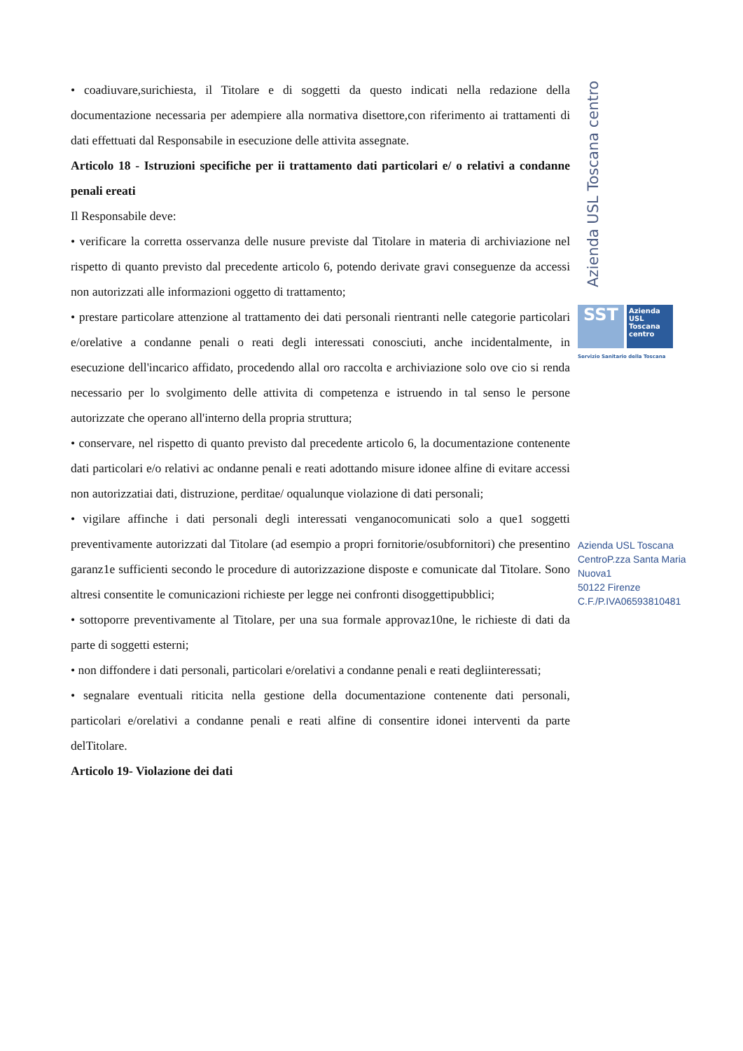• coadiuvare,surichiesta, il Titolare e di soggetti da questo indicati nella redazione della documentazione necessaria per adempiere alla normativa disettore,con riferimento ai trattamenti di dati effettuati dal Responsabile in esecuzione delle attivita assegnate.
Articolo 18 - Istruzioni specifiche per ii trattamento dati particolari e/ o relativi a condanne penali ereati
Il Responsabile deve:
• verificare la corretta osservanza delle nusure previste dal Titolare in materia di archiviazione nel rispetto di quanto previsto dal precedente articolo 6, potendo derivate gravi conseguenze da accessi non autorizzati alle informazioni oggetto di trattamento;
• prestare particolare attenzione al trattamento dei dati personali rientranti nelle categorie particolari e/orelative a condanne penali o reati degli interessati conosciuti, anche incidentalmente, in esecuzione dell'incarico affidato, procedendo allal oro raccolta e archiviazione solo ove cio si renda necessario per lo svolgimento delle attivita di competenza e istruendo in tal senso le persone autorizzate che operano all'interno della propria struttura;
• conservare, nel rispetto di quanto previsto dal precedente articolo 6, la documentazione contenente dati particolari e/o relativi ac ondanne penali e reati adottando misure idonee alfine di evitare accessi non autorizzatiai dati, distruzione, perditae/ oqualunque violazione di dati personali;
• vigilare affinche i dati personali degli interessati venganocomunicati solo a que1 soggetti preventivamente autorizzati dal Titolare (ad esempio a propri fornitorie/osubfornitori) che presentino garanz1e sufficienti secondo le procedure di autorizzazione disposte e comunicate dal Titolare. Sono altresi consentite le comunicazioni richieste per legge nei confronti disoggettipubblici;
• sottoporre preventivamente al Titolare, per una sua formale approvaz10ne, le richieste di dati da parte di soggetti esterni;
• non diffondere i dati personali, particolari e/orelativi a condanne penali e reati degliinteressati;
• segnalare eventuali riticita nella gestione della documentazione contenente dati personali, particolari e/orelativi a condanne penali e reati alfine di consentire idonei interventi da parte delTitolare.
Articolo 19- Violazione dei dati
Azienda USL Toscana centro
SST
Azienda
USL
Toscana
centro
Servizio Sanitario della Toscana
Azienda USL Toscana
CentroP.zza Santa Maria
Nuova1
50122 Firenze
C.F./P.IVA06593810481